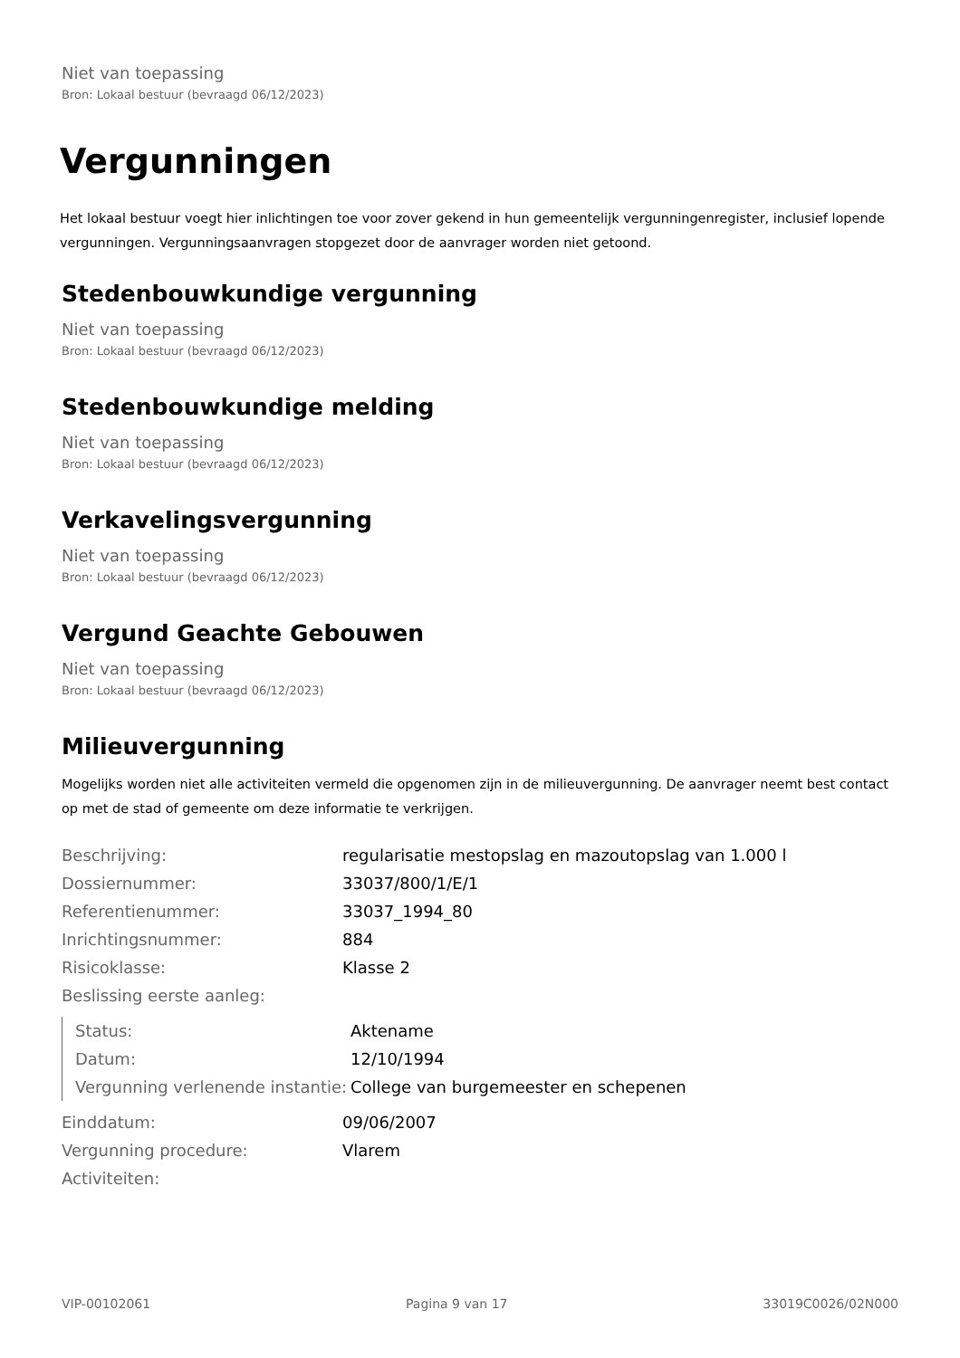Niet van toepassing
Bron: Lokaal bestuur (bevraagd 06/12/2023)
Vergunningen
Het lokaal bestuur voegt hier inlichtingen toe voor zover gekend in hun gemeentelijk vergunningenregister, inclusief lopende vergunningen. Vergunningsaanvragen stopgezet door de aanvrager worden niet getoond.
Stedenbouwkundige vergunning
Niet van toepassing
Bron: Lokaal bestuur (bevraagd 06/12/2023)
Stedenbouwkundige melding
Niet van toepassing
Bron: Lokaal bestuur (bevraagd 06/12/2023)
Verkavelingsvergunning
Niet van toepassing
Bron: Lokaal bestuur (bevraagd 06/12/2023)
Vergund Geachte Gebouwen
Niet van toepassing
Bron: Lokaal bestuur (bevraagd 06/12/2023)
Milieuvergunning
Mogelijks worden niet alle activiteiten vermeld die opgenomen zijn in de milieuvergunning. De aanvrager neemt best contact op met de stad of gemeente om deze informatie te verkrijgen.
| Beschrijving: | regularisatie mestopslag en mazoutopslag van 1.000 l |
| Dossiernummer: | 33037/800/1/E/1 |
| Referentienummer: | 33037_1994_80 |
| Inrichtingsnummer: | 884 |
| Risicoklasse: | Klasse 2 |
| Beslissing eerste aanleg: | |
| Status: | Aktename |
| Datum: | 12/10/1994 |
| Vergunning verlenende instantie: | College van burgemeester en schepenen |
| Einddatum: | 09/06/2007 |
| Vergunning procedure: | Vlarem |
| Activiteiten: | |
VIP-00102061 Pagina 9 van 17 33019C0026/02N000